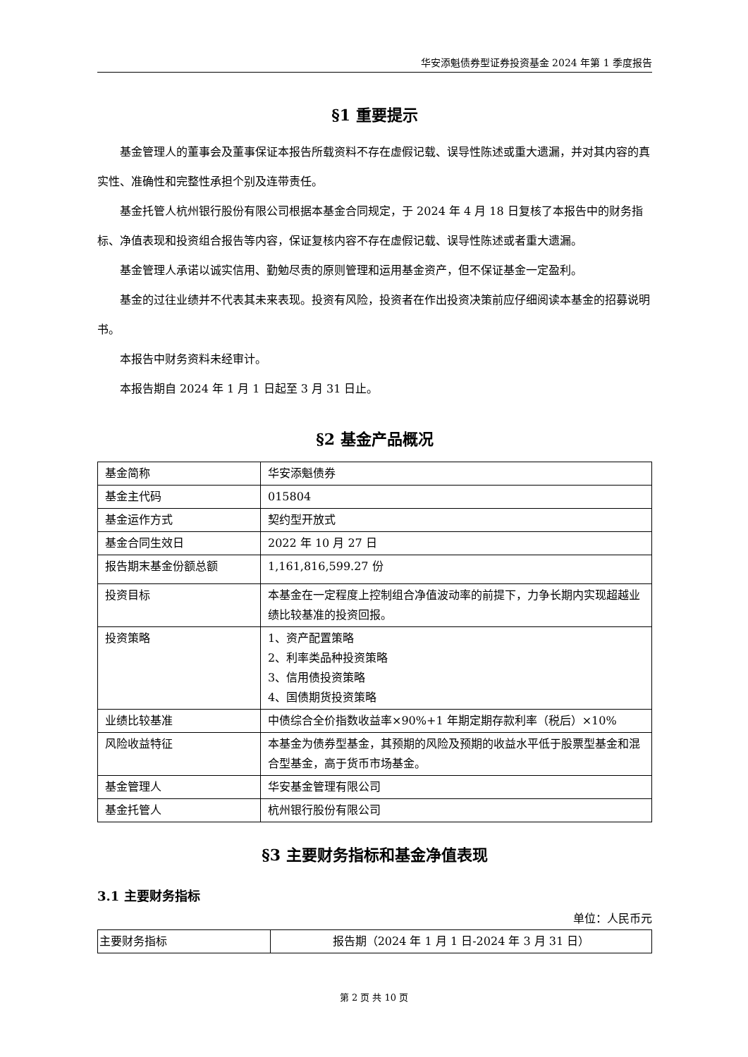华安添魁债券型证券投资基金 2024 年第 1 季度报告
§1 重要提示
基金管理人的董事会及董事保证本报告所载资料不存在虚假记载、误导性陈述或重大遗漏，并对其内容的真实性、准确性和完整性承担个别及连带责任。
基金托管人杭州银行股份有限公司根据本基金合同规定，于 2024 年 4 月 18 日复核了本报告中的财务指标、净值表现和投资组合报告等内容，保证复核内容不存在虚假记载、误导性陈述或者重大遗漏。
基金管理人承诺以诚实信用、勤勉尽责的原则管理和运用基金资产，但不保证基金一定盈利。
基金的过往业绩并不代表其未来表现。投资有风险，投资者在作出投资决策前应仔细阅读本基金的招募说明书。
本报告中财务资料未经审计。
本报告期自 2024 年 1 月 1 日起至 3 月 31 日止。
§2 基金产品概况
| 基金简称 | 华安添魁债券 |
| 基金主代码 | 015804 |
| 基金运作方式 | 契约型开放式 |
| 基金合同生效日 | 2022 年 10 月 27 日 |
| 报告期末基金份额总额 | 1,161,816,599.27 份 |
| 投资目标 | 本基金在一定程度上控制组合净值波动率的前提下，力争长期内实现超越业绩比较基准的投资回报。 |
| 投资策略 | 1、资产配置策略 2、利率类品种投资策略 3、信用债投资策略 4、国债期货投资策略 |
| 业绩比较基准 | 中债综合全价指数收益率×90%+1 年期定期存款利率（税后）×10% |
| 风险收益特征 | 本基金为债券型基金，其预期的风险及预期的收益水平低于股票型基金和混合型基金，高于货币市场基金。 |
| 基金管理人 | 华安基金管理有限公司 |
| 基金托管人 | 杭州银行股份有限公司 |
§3 主要财务指标和基金净值表现
3.1 主要财务指标
单位：人民币元
| 主要财务指标 | 报告期（2024 年 1 月 1 日-2024 年 3 月 31 日） |
| --- | --- |
第 2 页 共 10 页